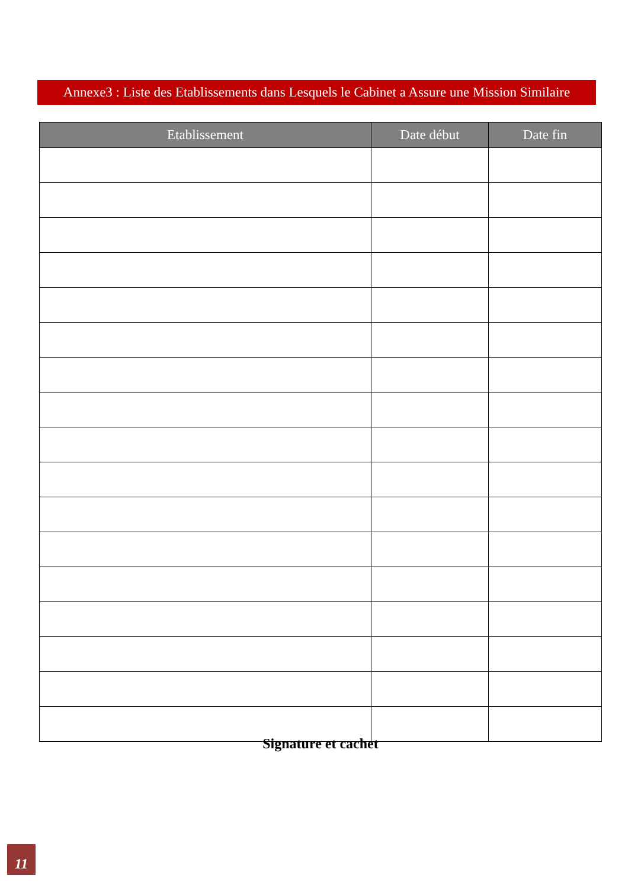Annexe3 : Liste des Etablissements dans Lesquels le Cabinet a Assure une Mission Similaire
| Etablissement | Date début | Date fin |
| --- | --- | --- |
Signature et cachet
11